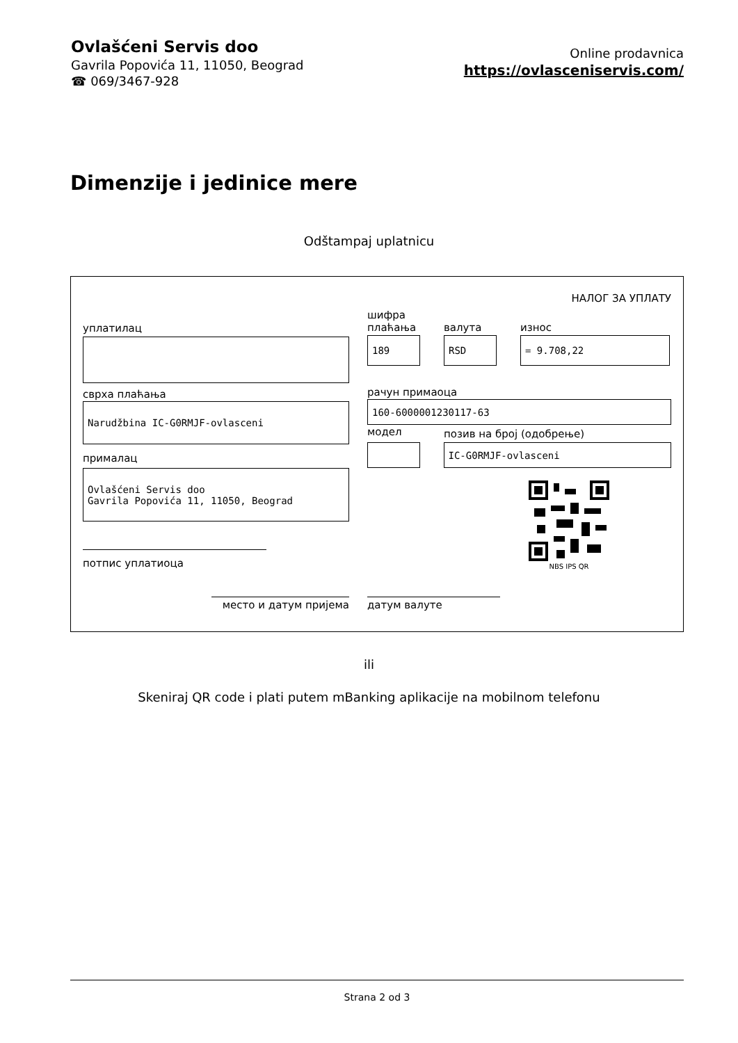Ovlašćeni Servis doo
Gavrila Popovića 11, 11050, Beograd
☎ 069/3467-928
Online prodavnica
https://ovlasceniservis.com/
Dimenzije i jedinice mere
Odštampaj uplatnicu
НАЛОГ ЗА УПЛАТУ
уплатилац
сврха плаћања
Narudžbina IC-G0RMJF-ovlasceni
прималац
Ovlašćeni Servis doo
Gavrila Popovića 11, 11050, Beograd
потпис уплатиоца
шифра плаћања
валута износ
189 RSD = 9.708,22
рачун примаоца
160-6000001230117-63
модел
позив на број (одобрење)
IC-G0RMJF-ovlasceni
NBS IPS QR
место и датум пријема датум валуте
ili
Skeniraj QR code i plati putem mBanking aplikacije na mobilnom telefonu
Strana 2 od 3